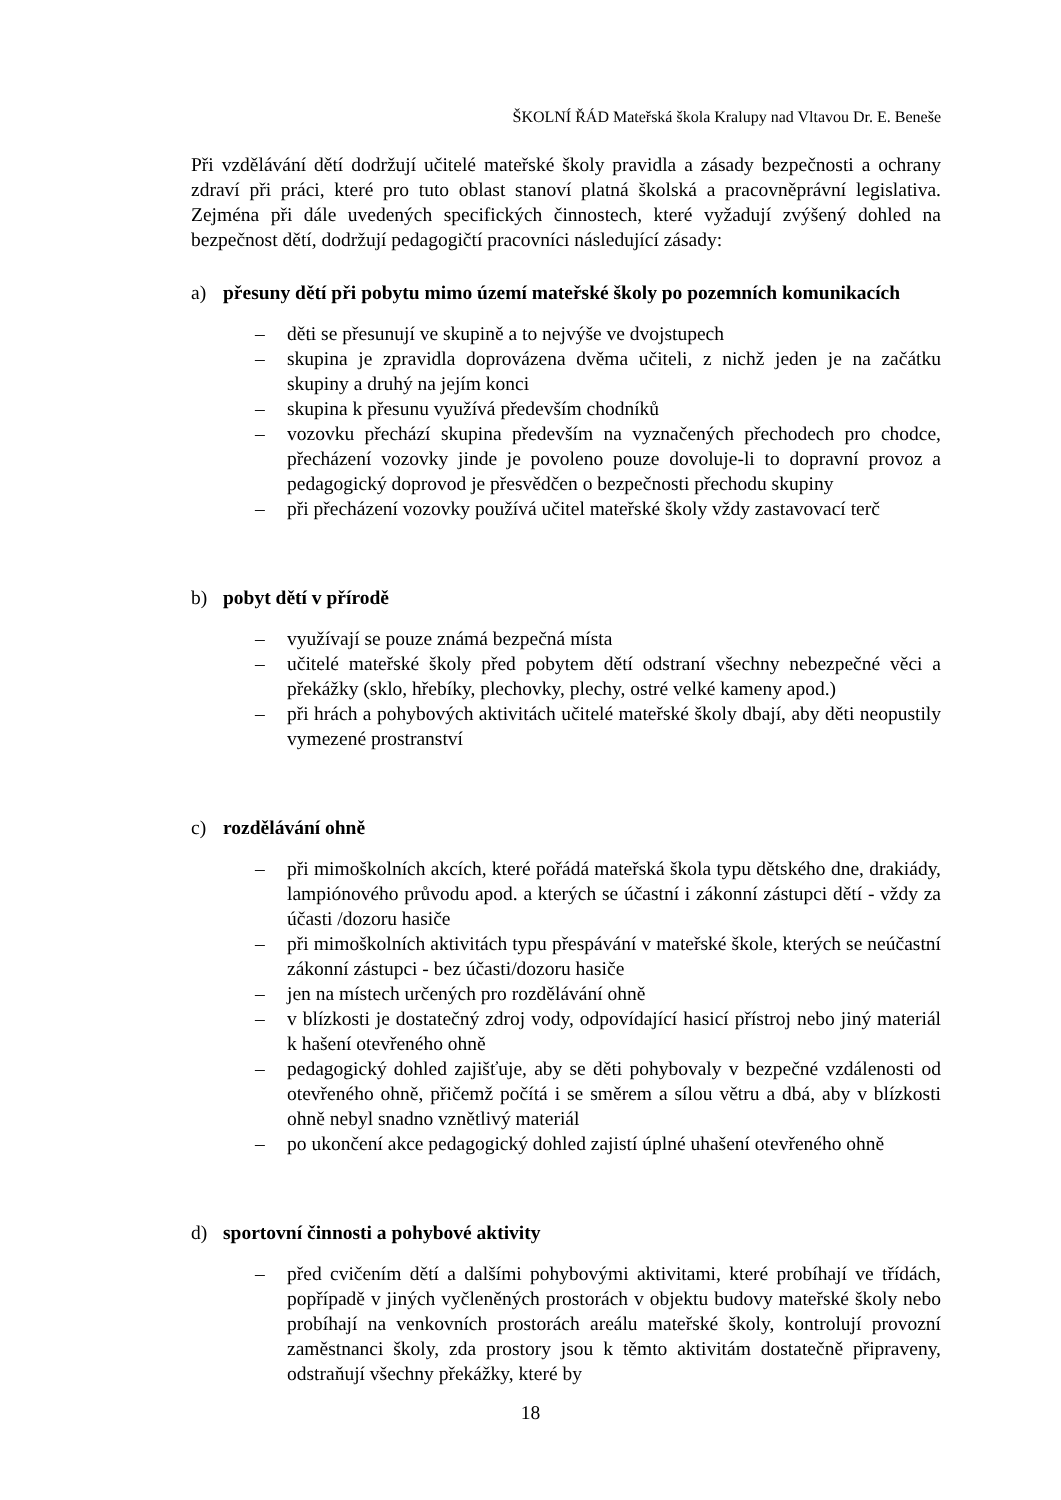ŠKOLNÍ ŘÁD Mateřská škola Kralupy nad Vltavou Dr. E. Beneše
Při vzdělávání dětí dodržují učitelé mateřské školy pravidla a zásady bezpečnosti a ochrany zdraví při práci, které pro tuto oblast stanoví platná školská a pracovněprávní legislativa. Zejména při dále uvedených specifických činnostech, které vyžadují zvýšený dohled na bezpečnost dětí, dodržují pedagogičtí pracovníci následující zásady:
a) přesuny dětí při pobytu mimo území mateřské školy po pozemních komunikacích
– děti se přesunují ve skupině a to nejvýše ve dvojstupech
– skupina je zpravidla doprovázena dvěma učiteli, z nichž jeden je na začátku skupiny a druhý na jejím konci
– skupina k přesunu využívá především chodníků
– vozovku přechází skupina především na vyznačených přechodech pro chodce, přecházení vozovky jinde je povoleno pouze dovoluje-li to dopravní provoz a pedagogický doprovod je přesvědčen o bezpečnosti přechodu skupiny
– při přecházení vozovky používá učitel mateřské školy vždy zastavovací terč
b) pobyt dětí v přírodě
– využívají se pouze známá bezpečná místa
– učitelé mateřské školy před pobytem dětí odstraní všechny nebezpečné věci a překážky (sklo, hřebíky, plechovky, plechy, ostré velké kameny apod.)
– při hrách a pohybových aktivitách učitelé mateřské školy dbají, aby děti neopustily vymezené prostranství
c) rozdělávání ohně
– při mimoškolních akcích, které pořádá mateřská škola typu dětského dne, drakiády, lampiónového průvodu apod. a kterých se účastní i zákonní zástupci dětí - vždy za účasti /dozoru hasiče
– při mimoškolních aktivitách typu přespávání v mateřské škole, kterých se neúčastní zákonní zástupci - bez účasti/dozoru hasiče
– jen na místech určených pro rozdělávání ohně
– v blízkosti je dostatečný zdroj vody, odpovídající hasicí přístroj nebo jiný materiál k hašení otevřeného ohně
– pedagogický dohled zajišťuje, aby se děti pohybovaly v bezpečné vzdálenosti od otevřeného ohně, přičemž počítá i se směrem a sílou větru a dbá, aby v blízkosti ohně nebyl snadno vznětlivý materiál
– po ukončení akce pedagogický dohled zajistí úplné uhašení otevřeného ohně
d) sportovní činnosti a pohybové aktivity
– před cvičením dětí a dalšími pohybovými aktivitami, které probíhají ve třídách, popřípadě v jiných vyčleněných prostorách v objektu budovy mateřské školy nebo probíhají na venkovních prostorách areálu mateřské školy, kontrolují provozní zaměstnanci školy, zda prostory jsou k těmto aktivitám dostatečně připraveny, odstraňují všechny překážky, které by
18